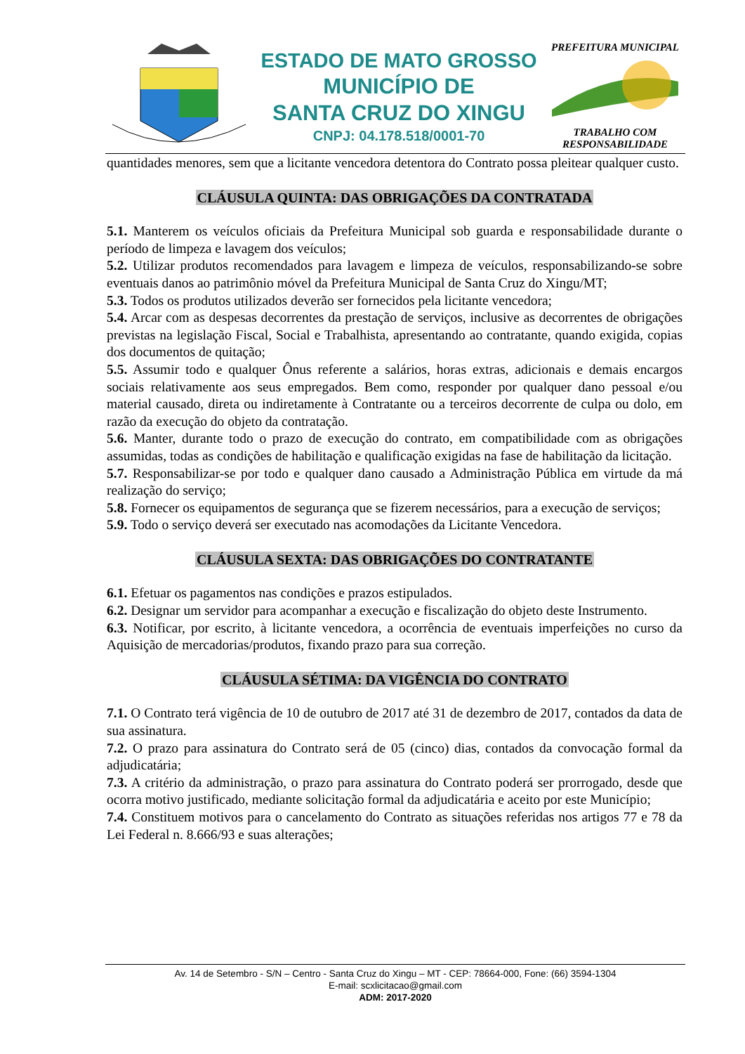ESTADO DE MATO GROSSO
MUNICÍPIO DE
SANTA CRUZ DO XINGU
CNPJ: 04.178.518/0001-70
PREFEITURA MUNICIPAL
TRABALHO COM RESPONSABILIDADE
quantidades menores, sem que a licitante vencedora detentora do Contrato possa pleitear qualquer custo.
CLÁUSULA QUINTA: DAS OBRIGAÇÕES DA CONTRATADA
5.1. Manterem os veículos oficiais da Prefeitura Municipal sob guarda e responsabilidade durante o período de limpeza e lavagem dos veículos;
5.2. Utilizar produtos recomendados para lavagem e limpeza de veículos, responsabilizando-se sobre eventuais danos ao patrimônio móvel da Prefeitura Municipal de Santa Cruz do Xingu/MT;
5.3. Todos os produtos utilizados deverão ser fornecidos pela licitante vencedora;
5.4. Arcar com as despesas decorrentes da prestação de serviços, inclusive as decorrentes de obrigações previstas na legislação Fiscal, Social e Trabalhista, apresentando ao contratante, quando exigida, copias dos documentos de quitação;
5.5. Assumir todo e qualquer Ônus referente a salários, horas extras, adicionais e demais encargos sociais relativamente aos seus empregados. Bem como, responder por qualquer dano pessoal e/ou material causado, direta ou indiretamente à Contratante ou a terceiros decorrente de culpa ou dolo, em razão da execução do objeto da contratação.
5.6. Manter, durante todo o prazo de execução do contrato, em compatibilidade com as obrigações assumidas, todas as condições de habilitação e qualificação exigidas na fase de habilitação da licitação.
5.7. Responsabilizar-se por todo e qualquer dano causado a Administração Pública em virtude da má realização do serviço;
5.8. Fornecer os equipamentos de segurança que se fizerem necessários, para a execução de serviços;
5.9. Todo o serviço deverá ser executado nas acomodações da Licitante Vencedora.
CLÁUSULA SEXTA: DAS OBRIGAÇÕES DO CONTRATANTE
6.1. Efetuar os pagamentos nas condições e prazos estipulados.
6.2. Designar um servidor para acompanhar a execução e fiscalização do objeto deste Instrumento.
6.3. Notificar, por escrito, à licitante vencedora, a ocorrência de eventuais imperfeições no curso da Aquisição de mercadorias/produtos, fixando prazo para sua correção.
CLÁUSULA SÉTIMA: DA VIGÊNCIA DO CONTRATO
7.1. O Contrato terá vigência de 10 de outubro de 2017 até 31 de dezembro de 2017, contados da data de sua assinatura.
7.2. O prazo para assinatura do Contrato será de 05 (cinco) dias, contados da convocação formal da adjudicatária;
7.3. A critério da administração, o prazo para assinatura do Contrato poderá ser prorrogado, desde que ocorra motivo justificado, mediante solicitação formal da adjudicatária e aceito por este Município;
7.4. Constituem motivos para o cancelamento do Contrato as situações referidas nos artigos 77 e 78 da Lei Federal n. 8.666/93 e suas alterações;
Av. 14 de Setembro - S/N – Centro - Santa Cruz do Xingu – MT - CEP: 78664-000, Fone: (66) 3594-1304
E-mail: scxlicitacao@gmail.com
ADM: 2017-2020